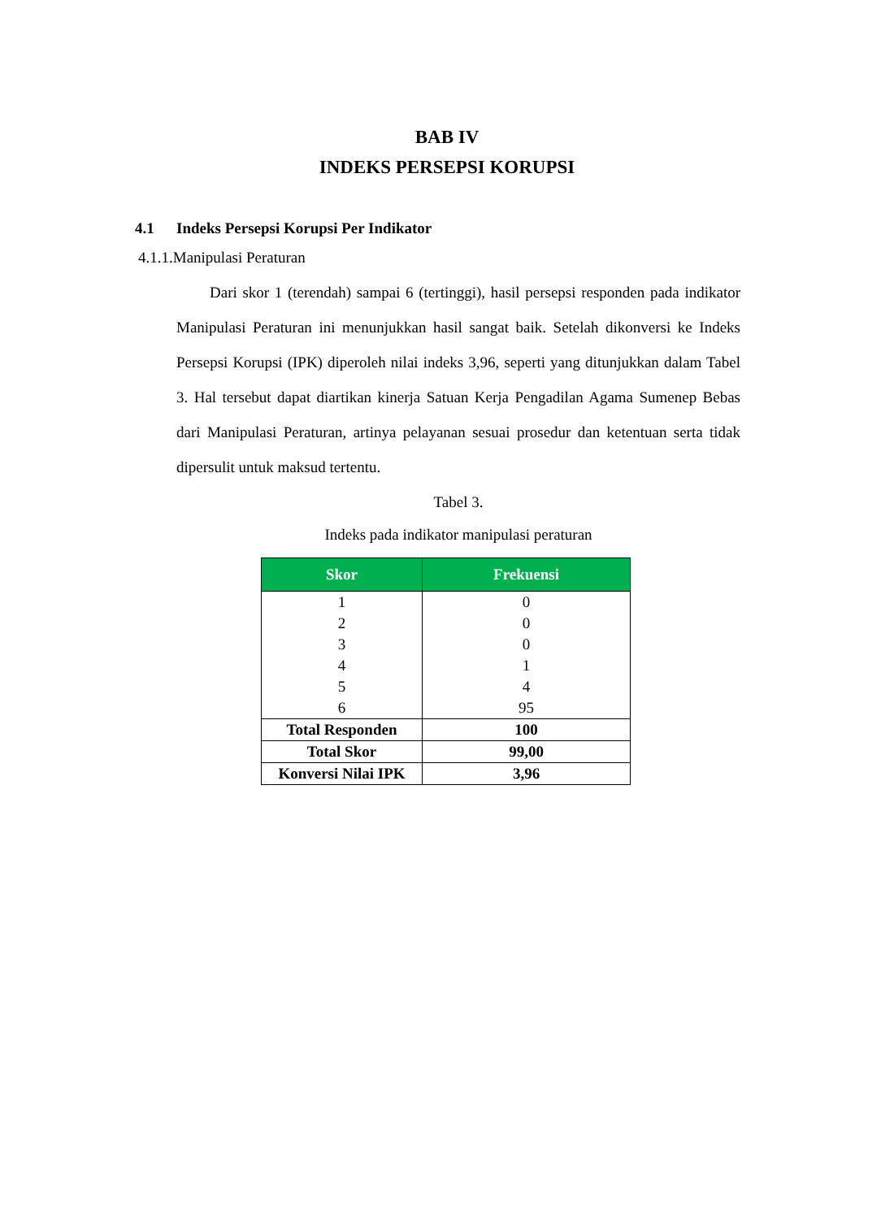BAB IV
INDEKS PERSEPSI KORUPSI
4.1 Indeks Persepsi Korupsi Per Indikator
4.1.1.Manipulasi Peraturan
Dari skor 1 (terendah) sampai 6 (tertinggi), hasil persepsi responden pada indikator Manipulasi Peraturan ini menunjukkan hasil sangat baik. Setelah dikonversi ke Indeks Persepsi Korupsi (IPK) diperoleh nilai indeks 3,96, seperti yang ditunjukkan dalam Tabel 3. Hal tersebut dapat diartikan kinerja Satuan Kerja Pengadilan Agama Sumenep Bebas dari Manipulasi Peraturan, artinya pelayanan sesuai prosedur dan ketentuan serta tidak dipersulit untuk maksud tertentu.
Tabel 3.
Indeks pada indikator manipulasi peraturan
| Skor | Frekuensi |
| --- | --- |
| 1 | 0 |
| 2 | 0 |
| 3 | 0 |
| 4 | 1 |
| 5 | 4 |
| 6 | 95 |
| Total Responden | 100 |
| Total Skor | 99,00 |
| Konversi Nilai IPK | 3,96 |